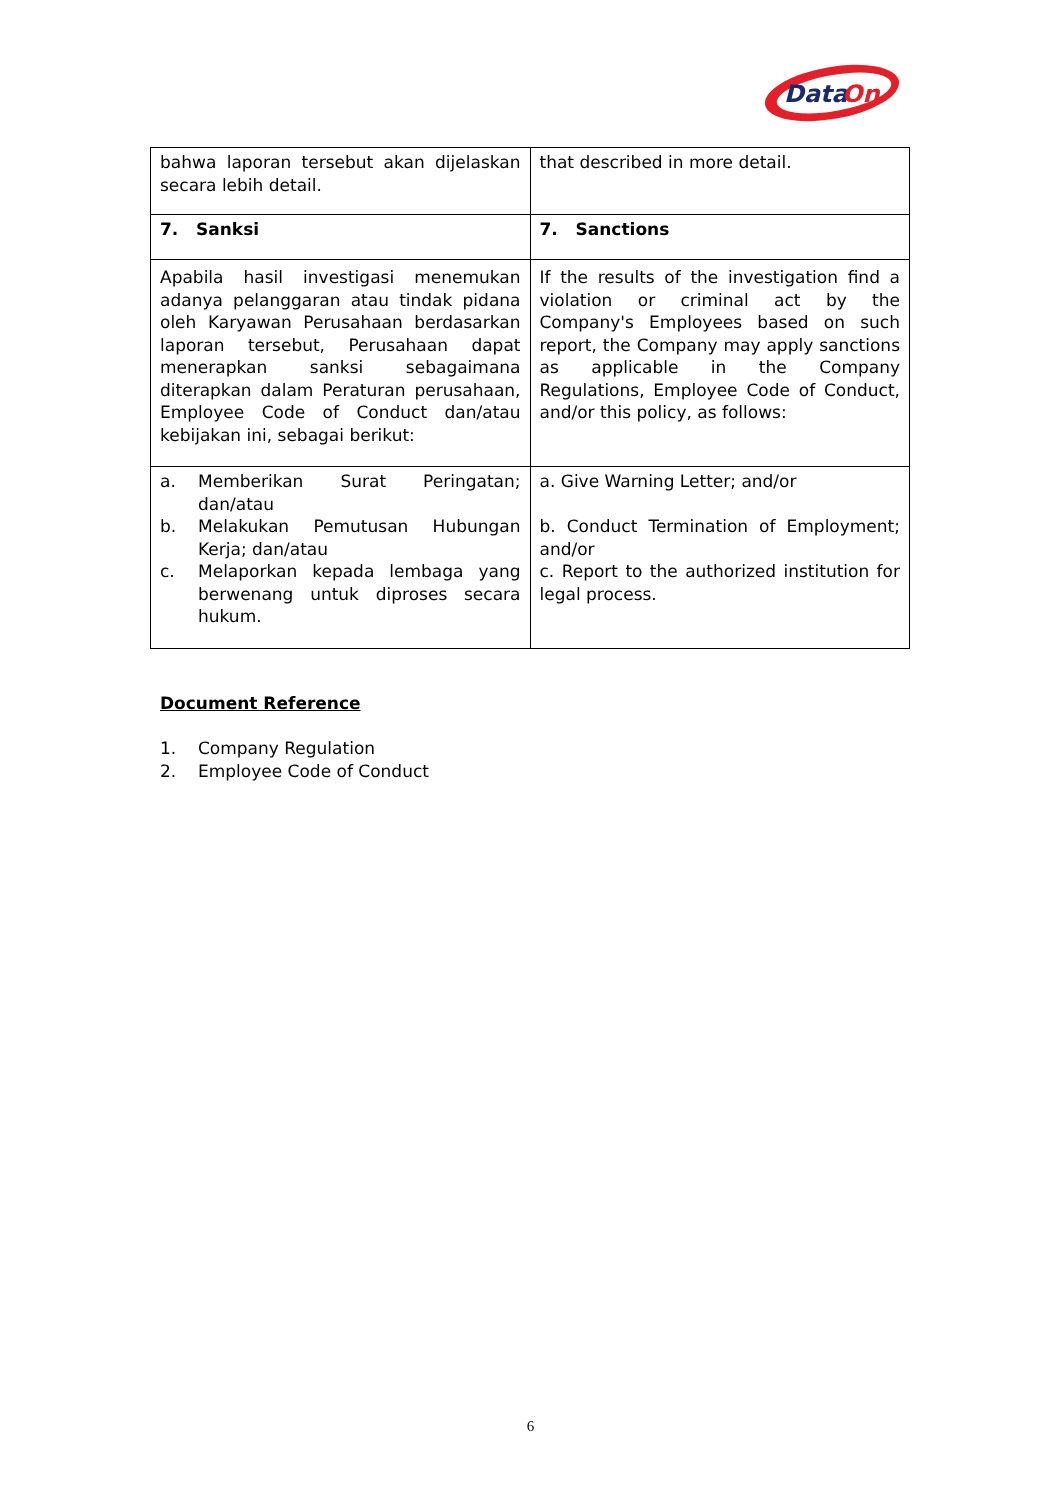Data
On
| bahwa laporan tersebut akan dijelaskan secara lebih detail. | that described in more detail. |
| 7. Sanksi | 7. Sanctions |
| Apabila hasil investigasi menemukan adanya pelanggaran atau tindak pidana oleh Karyawan Perusahaan berdasarkan laporan tersebut, Perusahaan dapat menerapkan sanksi sebagaimana diterapkan dalam Peraturan perusahaan, Employee Code of Conduct dan/atau kebijakan ini, sebagai berikut: | If the results of the investigation find a violation or criminal act by the Company's Employees based on such report, the Company may apply sanctions as applicable in the Company Regulations, Employee Code of Conduct, and/or this policy, as follows: |
| a. Memberikan Surat Peringatan; dan/atau b. Melakukan Pemutusan Hubungan Kerja; dan/atau c. Melaporkan kepada lembaga yang berwenang untuk diproses secara hukum. | a. Give Warning Letter; and/or b. Conduct Termination of Employment; and/or c. Report to the authorized institution for legal process. |
Document Reference
1. Company Regulation
2. Employee Code of Conduct
6